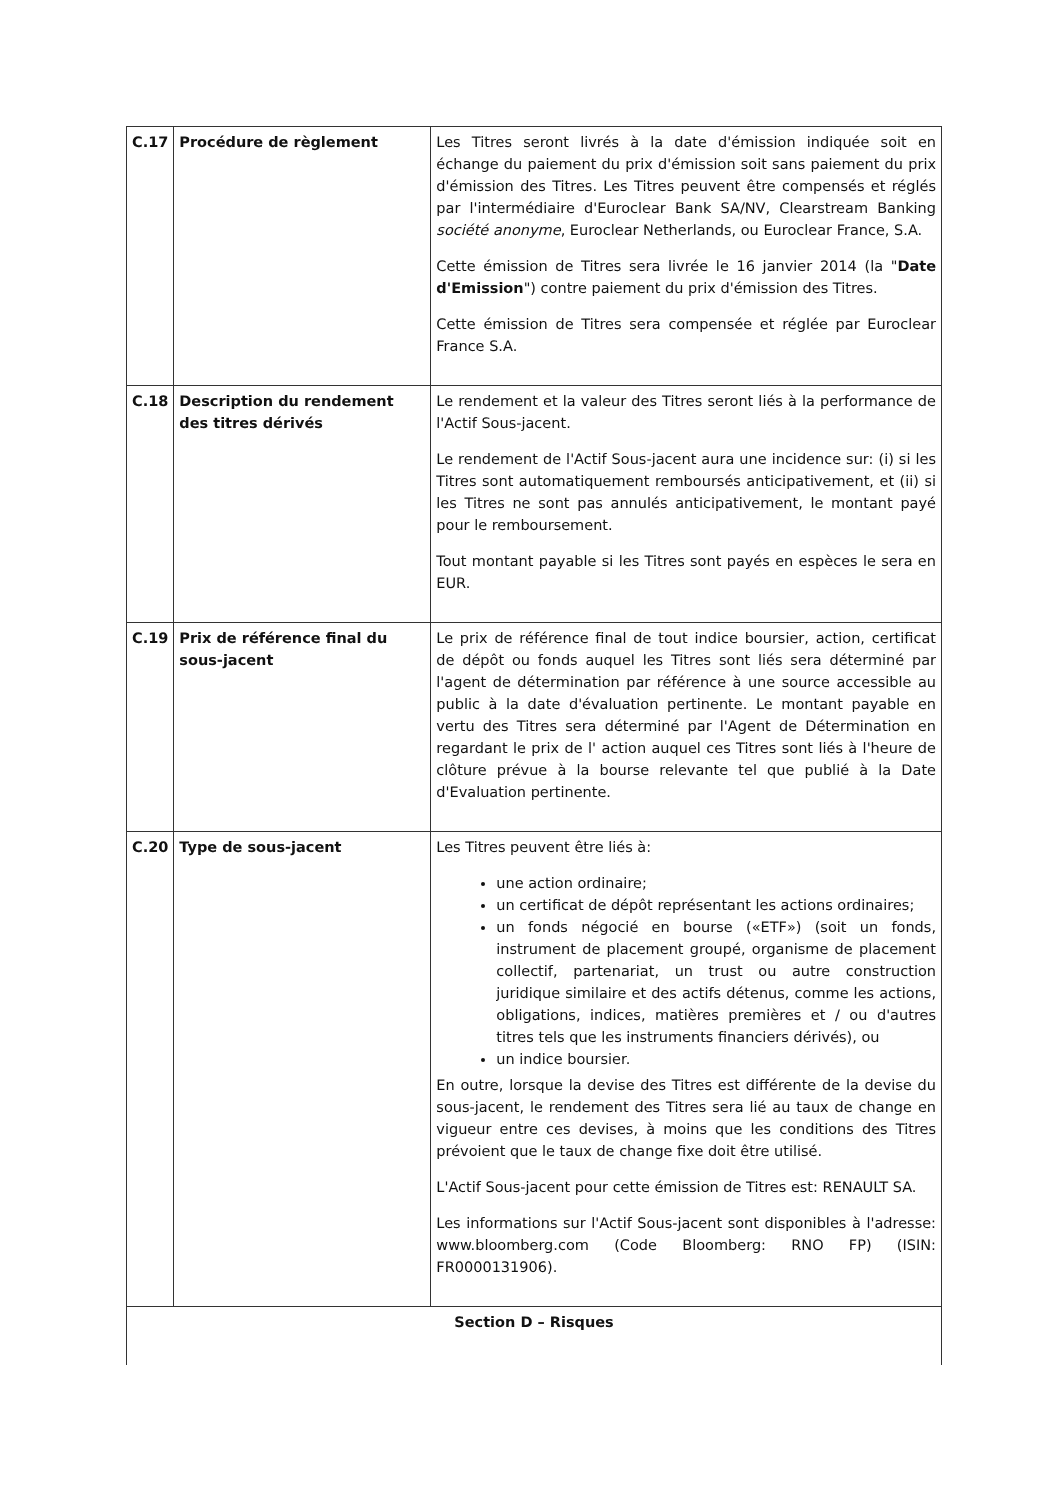| C.17 | Procédure de règlement | Les Titres seront livrés à la date d'émission indiquée soit en échange du paiement du prix d'émission soit sans paiement du prix d'émission des Titres. Les Titres peuvent être compensés et réglés par l'intermédiaire d'Euroclear Bank SA/NV, Clearstream Banking société anonyme , Euroclear Netherlands, ou Euroclear France, S.A. Cette émission de Titres sera livrée le 16 janvier 2014 (la " Date d'Emission ") contre paiement du prix d'émission des Titres. Cette émission de Titres sera compensée et réglée par Euroclear France S.A. |
| C.18 | Description du rendement des titres dérivés | Le rendement et la valeur des Titres seront liés à la performance de l'Actif Sous-jacent. Le rendement de l'Actif Sous-jacent aura une incidence sur: (i) si les Titres sont automatiquement remboursés anticipativement, et (ii) si les Titres ne sont pas annulés anticipativement, le montant payé pour le remboursement. Tout montant payable si les Titres sont payés en espèces le sera en EUR. |
| C.19 | Prix de référence final du sous-jacent | Le prix de référence final de tout indice boursier, action, certificat de dépôt ou fonds auquel les Titres sont liés sera déterminé par l'agent de détermination par référence à une source accessible au public à la date d'évaluation pertinente. Le montant payable en vertu des Titres sera déterminé par l'Agent de Détermination en regardant le prix de l' action auquel ces Titres sont liés à l'heure de clôture prévue à la bourse relevante tel que publié à la Date d'Evaluation pertinente. |
| C.20 | Type de sous-jacent | Les Titres peuvent être liés à: une action ordinaire; un certificat de dépôt représentant les actions ordinaires; un fonds négocié en bourse («ETF») (soit un fonds, instrument de placement groupé, organisme de placement collectif, partenariat, un trust ou autre construction juridique similaire et des actifs détenus, comme les actions, obligations, indices, matières premières et / ou d'autres titres tels que les instruments financiers dérivés), ou un indice boursier. En outre, lorsque la devise des Titres est différente de la devise du sous-jacent, le rendement des Titres sera lié au taux de change en vigueur entre ces devises, à moins que les conditions des Titres prévoient que le taux de change fixe doit être utilisé. L'Actif Sous-jacent pour cette émission de Titres est: RENAULT SA. Les informations sur l'Actif Sous-jacent sont disponibles à l'adresse: www.bloomberg.com (Code Bloomberg: RNO FP) (ISIN: FR0000131906). |
| Section D – Risques | | |